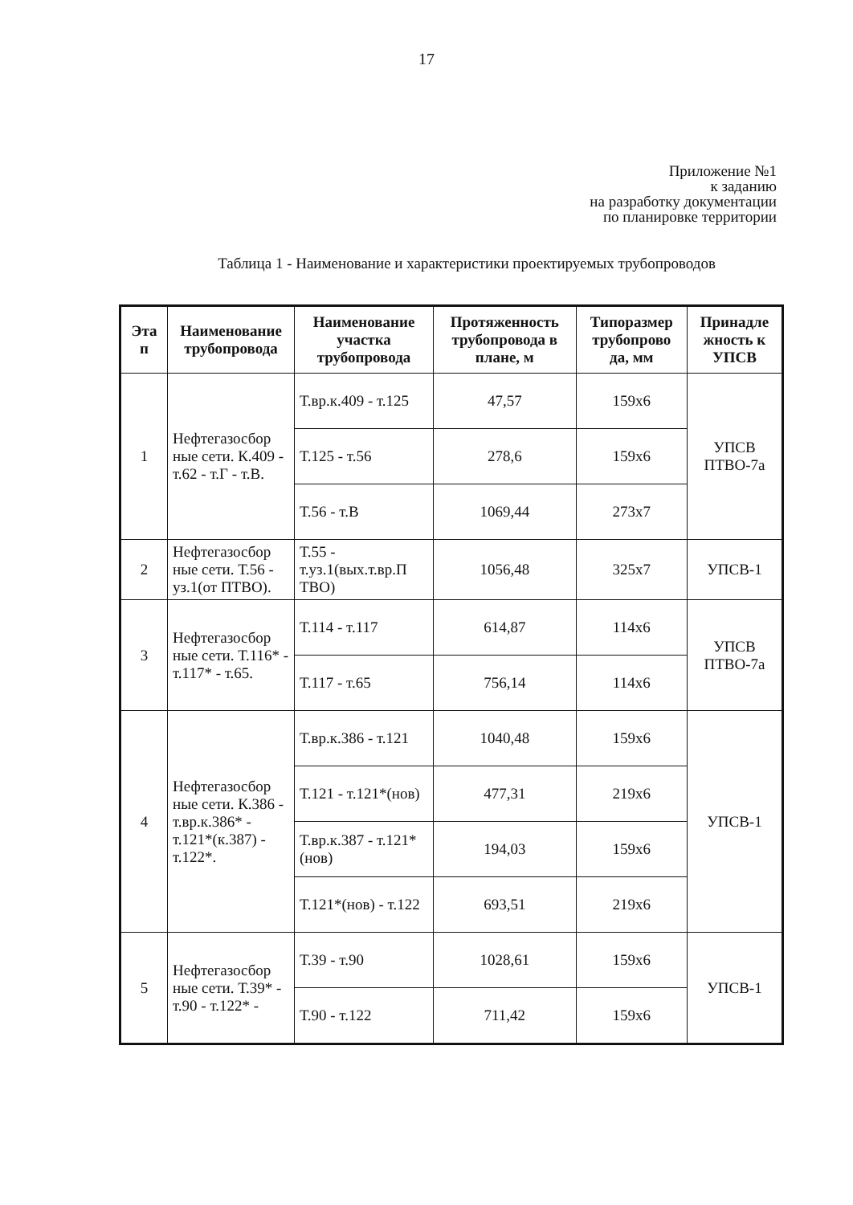17
Приложение №1
к заданию
на разработку документации
по планировке территории
Таблица 1 - Наименование и характеристики проектируемых трубопроводов
| Эта п | Наименование трубопровода | Наименование участка трубопровода | Протяженность трубопровода в плане, м | Типоразмер трубопрово да, мм | Принадле жность к УПСВ |
| --- | --- | --- | --- | --- | --- |
| 1 | Нефтегазосбор ные сети. К.409 - т.62 - т.Г - т.В. | Т.вр.к.409 - т.125 | 47,57 | 159х6 | УПСВ ПТВО-7а |
| | | Т.125 - т.56 | 278,6 | 159х6 | |
| | | Т.56 - т.В | 1069,44 | 273х7 | |
| 2 | Нефтегазосбор ные сети. Т.56 - уз.1(от ПТВО). | Т.55 - т.уз.1(вых.т.вр.П ТВО) | 1056,48 | 325х7 | УПСВ-1 |
| 3 | Нефтегазосбор ные сети. Т.116* - т.117* - т.65. | Т.114 - т.117 | 614,87 | 114х6 | УПСВ ПТВО-7а |
| | | Т.117 - т.65 | 756,14 | 114х6 | |
| 4 | Нефтегазосбор ные сети. К.386 - т.вр.к.386* - т.121*(к.387) - т.122*. | Т.вр.к.386 - т.121 | 1040,48 | 159х6 | УПСВ-1 |
| | | Т.121 - т.121*(нов) | 477,31 | 219х6 | |
| | | Т.вр.к.387 - т.121*(нов) | 194,03 | 159х6 | |
| | | Т.121*(нов) - т.122 | 693,51 | 219х6 | |
| 5 | Нефтегазосбор ные сети. Т.39* - т.90 - т.122* - | Т.39 - т.90 | 1028,61 | 159х6 | УПСВ-1 |
| | | Т.90 - т.122 | 711,42 | 159х6 | |